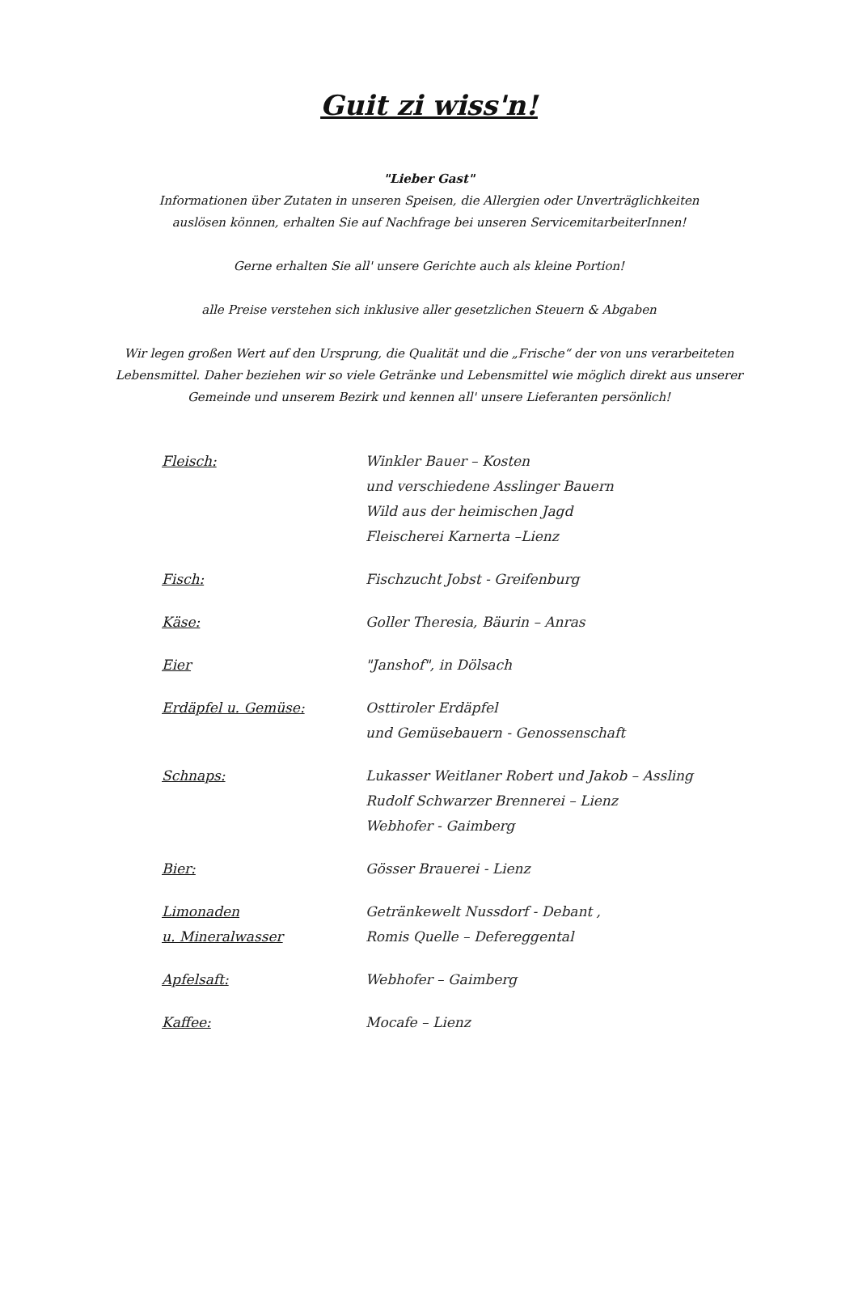Guit zi wiss'n!
"Lieber Gast"
Informationen über Zutaten in unseren Speisen, die Allergien oder Unverträglichkeiten
auslösen können, erhalten Sie auf Nachfrage bei unseren ServicemitarbeiterInnen!
Gerne erhalten Sie all' unsere Gerichte auch als kleine Portion!
alle Preise verstehen sich inklusive aller gesetzlichen Steuern & Abgaben
Wir legen großen Wert auf den Ursprung, die Qualität und die „Frische“ der von uns verarbeiteten
Lebensmittel. Daher beziehen wir so viele Getränke und Lebensmittel wie möglich direkt aus unserer
Gemeinde und unserem Bezirk und kennen all' unsere Lieferanten persönlich!
| Fleisch: | Winkler Bauer – Kosten und verschiedene Asslinger Bauern Wild aus der heimischen Jagd Fleischerei Karnerta –Lienz |
| Fisch: | Fischzucht Jobst - Greifenburg |
| Käse: | Goller Theresia, Bäurin – Anras |
| Eier | "Janshof", in Dölsach |
| Erdäpfel u. Gemüse: | Osttiroler Erdäpfel und Gemüsebauern - Genossenschaft |
| Schnaps: | Lukasser Weitlaner Robert und Jakob – Assling Rudolf Schwarzer Brennerei – Lienz Webhofer - Gaimberg |
| Bier: | Gösser Brauerei - Lienz |
| Limonaden u. Mineralwasser | Getränkewelt Nussdorf - Debant , Romis Quelle – Defereggental |
| Apfelsaft: | Webhofer – Gaimberg |
| Kaffee: | Mocafe – Lienz |